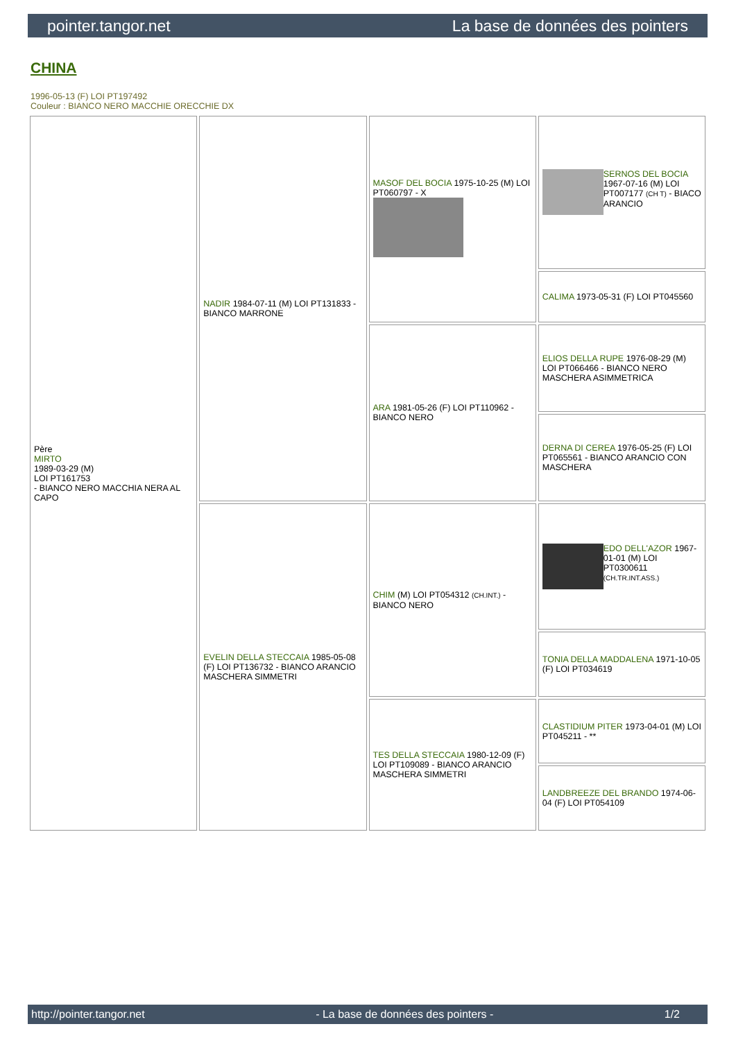pointer.tangor.net La base de données des pointers
CHINA
1996-05-13 (F) LOI PT197492
Couleur : BIANCO NERO MACCHIE ORECCHIE DX
| Père MIRTO 1989-03-29 (M) LOI PT161753 - BIANCO NERO MACCHIA NERA AL CAPO | NADIR 1984-07-11 (M) LOI PT131833 - BIANCO MARRONE | MASOF DEL BOCIA 1975-10-25 (M) LOI PT060797 - X | SERNOS DEL BOCIA 1967-07-16 (M) LOI PT007177 (CH T) - BIACO ARANCIO |
| | | | CALIMA 1973-05-31 (F) LOI PT045560 |
| | | ARA 1981-05-26 (F) LOI PT110962 - BIANCO NERO | ELIOS DELLA RUPE 1976-08-29 (M) LOI PT066466 - BIANCO NERO MASCHERA ASIMMETRICA |
| | | | DERNA DI CEREA 1976-05-25 (F) LOI PT065561 - BIANCO ARANCIO CON MASCHERA |
| | EVELIN DELLA STECCAIA 1985-05-08 (F) LOI PT136732 - BIANCO ARANCIO MASCHERA SIMMETRI | CHIM (M) LOI PT054312 (CH.INT.) - BIANCO NERO | EDO DELL'AZOR 1967-01-01 (M) LOI PT0300611 (CH.TR.INT.ASS.) |
| | | | TONIA DELLA MADDALENA 1971-10-05 (F) LOI PT034619 |
| | | TES DELLA STECCAIA 1980-12-09 (F) LOI PT109089 - BIANCO ARANCIO MASCHERA SIMMETRI | CLASTIDIUM PITER 1973-04-01 (M) LOI PT045211 - ** |
| | | | LANDBREEZE DEL BRANDO 1974-06-04 (F) LOI PT054109 |
http://pointer.tangor.net - La base de données des pointers - 1/2